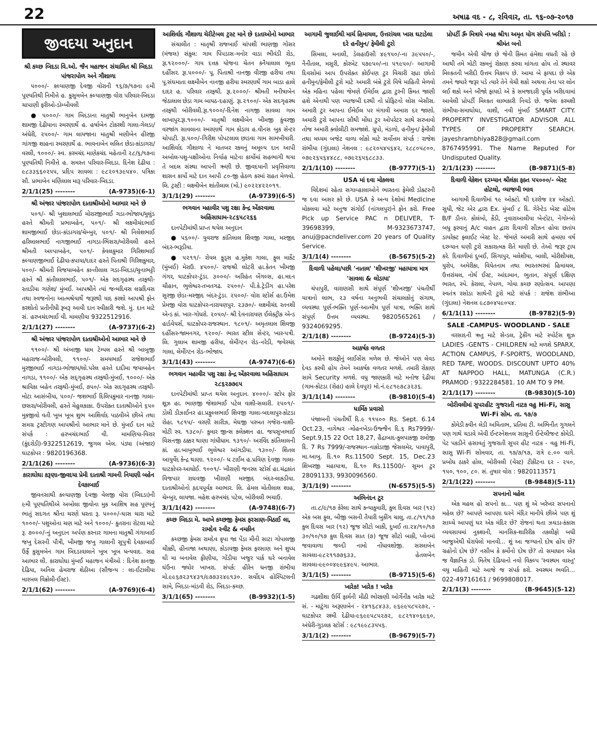22 અષાઢ વદ - ૮, રવિવાર, તા. ૧૬-૦૭-૨૦૧૭
જીવદયા અનુદાન
શ્રી કચ્છ બિદડા વિ.ઓ. જૈન મહાજન સંચાલિત શ્રી બિદડા પાંજરાપોળ અને ગૌશાળા
૫૦૦૦/- કલ્યાણજી દેવજી વોરાની ૧૬/૭/૧૭ના ૯મી પૂણ્યતિથી નિમીત્તે હ. કુસુમબેન કલ્યાણજી વોરા પરિવાર-બિદડા ચાપાણી ફરીઓ-ડોમ્બીવલી
● ૫૦૦૦/- ગામ બિદડાના માતુશ્રી ભાનુબેન દામજી શામજી દેઢીયાના સ્મરણાર્થે હ. હર્ષાબેન ટોકરશી ગાલા-ગેલડા/અંધેરી, ૨૫૦૦/- ગામ લાયજાના માતુશ્રી મણીબેન હીરજી ગાંગજી શાહના સ્મરણાર્થે હ. ભાવનાબેન લલિત છેડા-કાંડાગરા/વરલી, ૧૦૦૦/- સ્વ. કરમચંદ માણેકચંદ મહેતાની ૨૮/૬/૧૭ના પૂણ્યતિથી નિમીત્તે હ. સમસ્ત પરિવાર-બિદડા. દિનેશ દેઢીયા : ૯૮૩૩૬૬૦૨૫૫, પ્રદિપ સાવલા : ૯૮૨૦૧૩૯૫૪૦. પત્રિકા સૌ. પ્રભાબેન મણિલાલ મારૂ પરિવાર-બિદડા.
2/1/1(25) -------- (A-9735)(6-1)
શ્રી અંજાર પાંજરાપોળ દાતાશ્રીઓનો આભાર માને છે
૫૦૧/- શ્રી ખુશાલભાઈ મોરારજીભાઈ ગડા-ભોજાય/મુલુંડ હસ્તે શ્રીમતી પ્રભાબહેન, ૫૦૧/- શ્રી લક્ષ્મીચંદભાઈ શામજીભાઈ છેડા-કાંડાગરા/ચેમ્બુર, ૫૦૧/- શ્રી નિલેશભાઈ હરિલાલભાઈ નાગજીભાઈ નાગડા-ભિંસરા/બોરીવલી હસ્તે શ્રીમતી અલ્પાબહેન, ૫૦૧/- કેવલકુમાર ગિરિશભાઈ કલ્યાણજીભાઈ દેઢીયા-કપાયા/દાદર હસ્તે પિતાશ્રી ગિરિશકુમાર, ૫૦૦/- શ્રીમતી વિજયાબહેન કાન્તીલાલ ગડા-બિદડા/ચુનાભટ્ટી હસ્તે શ્રી કાંતીલાલભાઈ, ૫૦૧/- એક સદગૃહસ્થ તરફથી-રતાડીયા ગણેશ/ મુંબઈ. આપશ્રીને ત્યાં જન્મદિવસ લગ્નદિવસ તથા સ્વજનોના આત્મશ્રેયાર્થે જરૂરથી યાદ કરશો આપશ્રી ફોન કરશોતો પ્રતીનીધી રૂબરૂ આવી દાન સ્વીકારી જશે. મું. દાન માટે સં. હરખચંદભાઈ વી. મામણીયા 9322512916.
2/1/1(27) -------- (A-9737)(6-2)
શ્રી અંજાર પાંજરાપોળ દાતાશ્રીઓનો આભાર માને છે
૧૧૦૦/- શ્રી અંબાજી ધામ ટેમ્પલ હસ્તે શ્રી બાબુજી મહારાજ-બોરીવલી, ૧૧૦૦/- સમયભાઈ રાજેશભાઈ મુરજીભાઈ નાગડા-ભોજાય/લો.પરેલ હસ્તે દાદીમા જયાબહેન નાગડા, ૧૧૦૦/- એક સદ્‌ગૃહસ્થ તરફથી-મુંબઈ, ૧૦૦૦/- એક શ્રાવિકા બહેન તરફથી-મુંબઈ, ૭૫૦/- એક સદગૃહસ્થ તરફથી-મોટા આસંબીયા, ૫૦૦/- જશભાઈ દિલિપકુમાર નાનજી ગાલા-છસરા/બોરીવલી, હસ્તે મેહુલકાકા. ઉપરોક્ત દાતાશ્રીઓને ૬૫૦ મુકજીવો વતી ખૂબ ખૂબ શુભ આશિર્વાદ પાઠવીએ છીએ તથા સમગ્ર ટ્રસ્ટીગણ આપશ્રીનો આભાર માને છે. મુંબઈ દાન માટે સંપર્ક : હરખચંદભાઈ વી. મામણિયા-વિરાર (કુંદરોડી)-9322512619, જુગલ એલ. પંડ્યા (અંજાર) ઘાટકોપર : 9820196368.
2/1/1(26) -------- (A-9736)(6-3)
કારાઘોઘા કરૂણા-જીવદયા પ્રેમી દાતાશ્રી ગામની નિયાણી બહેન દેવકાબાઈ
જીવનસાથી કલ્યાણજી દેવજી વેલજી વોરા (બિદડા)ની ૯મી પૂણ્યતિથીએ અબોલા જીવોના મુક આશિષ સહ પૂણ્યનું ભાતું સદગત શ્રીના ચરણે ધરતા રૂ. ૫૦૦૦/-ઘાસ ચારા માટે ૧૦૦૦/- પશુઓના ચણ માટે અને ૧૦૦૦/- કુતરાના રોટલા માટે રૂ. ૭૦૦૦/-નું અનુદાન અર્પણ કરનાર ગામના માતુશ્રી ગંગાબાઈ જખુ દેસરની પૌત્રી, ખીમજી જખુ ગાલાની સુપુત્રી દેવકાબાઈ ઉર્ફે કુસુમબેન ગામ બિદડાવાલાને ખૂબ ખૂબ ધન્યવાદ. સહ આભાર લી. કારાઘોઘા મુંબઈ મહાજન મંત્રીઓ : દિનેશ કાનજી દેઢિયા, અનિલ હેમરાજ શેઠીઆ (સૌજન્ય : લા-ઈટાલીયા મારબલ વિક્રોલી-ઈસ્ટ).
2/1/1(62) -------- (A-9769)(6-4)
આશિર્વાદ ગૌશાળા ચેરીટેબલ ટ્રસ્ટ માને છે દાતાઓનો આભાર
સંચાલીત : માતૃશ્રી રાજબાઈ ચાંપશી ભાણજી ગોસર (મંજલ) સંકુલ: ગામ પિંપડાસ-મનોર વાડા ભીવંડી રોડ, રૂા.૧૨૦૦૦/- ગાય દત્તક યોજના ચેતન કનૈયાલાલ ભૂતા દર્હીસર. રૂા.૫૦૦૦/- પૂ. પિતાશ્રી નાનજી વીરજી હરીયા તથા પૂ.સંઘમાતા લક્ષ્મીબેન નાનજી હરીયા સ્મરણાર્થે ગામ બાડા હાલે દાદર હ. પરિવાર તરફથી. રૂા.૨૦૦૦/- શ્રીમતી મનીષાબેન જેઠાલાલ છેડા ગામ બાયઠ-દહાણું. રૂા.૨૧૦૦/- એક સદગૃહસ્થ તરફથી બોરીવલી.રૂા.૧૦૦૦/-દિનેશ નાગજી સાવલા ગામ લાખાપુર.રૂા.૧૦૦૦/- માતૃશ્રી લક્ષ્મીબેન ખીમજી કુંવરજી વરજાંગ સાવલાના સ્મરણાર્થે ગામ કોડાય હ.વીનસ બુક સેન્ટર ચોપાટી. રૂા.૫૦૦/-ગિરીશ પોપટલાલ છાડવા ગામ સામખીયારી. આશિર્વાદ ગૌશાળા ને માતબર રકમનું અમૂલ્ય દાન આપી અબોલ-પશુ-પક્ષીઓના નિર્વાહ માટેના કાર્યોમાં સહભાગી થયા તે બદલ સંસ્થા આપની ઋણી છે. જીવદયાની પ્રવૃત્તિવાળા શાસન કાર્યો માટે દાન આપી ૮૦-જી હેઠળ કરમાં રાહત મેળવો. લિ. ટ્રસ્ટી : લક્ષ્મીબેન શાંતીલાલ (મો.) ૯૦૨૨૪૨૨૦૧૧.
3/1/1(29) -------- (A-9739)(6-5)
ભગવાન મહાવીર પશુ રક્ષા કેન્દ્ર એંકરવાલા અહિંસાધામ-૨૮૬૫૮૨૬૬
દાનપેટીમાંથી પ્રાપ્ત થયેલ અનુદાન
● ૫૬૦૦/- યુવરાજ કાંતિલાલ શિવજી ગાલા, મસ્જીદ બંદર-ભરૂડીયા.
● ૫૨૧૧/- રોયલ ફુડ્સ હ.મુકેશ ગાલા, ફુલ માર્કેટ (મુંબઈ) મેરાઉ. ૪૫૦૦/- રાજશ્રી લોટરી હા.કેતન ખીમજી ગંગર, ઘાટકોપર-ટુંડા. ૩૦૦૦/- અરિહંત બેંગલ્સ, હા.મદન ચૌહાન, ભુલેશ્વર-તખતગઢ. ૨૫૦૦/- પી.કે.ટ્રેડીંગ હા.પરેશ સુરજી છેડા-મસ્જીદ બંદર-ટુંડા. ૨૫૦૦/- વોરા સ્ટોર્સ હા.ઉમેશ પ્રેમજી વોરા ઘાટકોપર-નારાયણપુર. ૨૩૭૦/- લક્ષ્મીચંદ રતનશી એન્ડ કાં. ખાર-ગોધરો. ૨૦૫૦/- શ્રી દેવનારાયણ ઈલેક્ટ્રીક એન્ડ હાર્ડવેયર્સ, ઘાટકોપર-રાજસ્થાન. ૧૮૦૧/- અમૃતલાલ શિવજી દર્હીસર-જામનગર, ૧૨૦૦/- ભારત સ્ટીલ સેન્ટર, ખાર-પત્રી. લિ. ગુલાબ શામજી હરીયા, લેમીંગ્ટન રોડ-નરેડી, જવેરચંદ ગાલા, લેમીંગ્ટન રોડ-ભોજાય.
3/1/1(43) -------- (A-9747)(6-6)
ભગવાન મહાવીર પશુ રક્ષા કેન્દ્ર એંકરવાલા અહિંસાધામ ૨૮૬૨૭૭૯૫
દાનપેટીમાંથી પ્રાપ્ત થયેલ અનુદાન. ૪૦૦૦/- સ્ટોપ ફોર શૂઝ હા. ભાણજી જેશાભાઈ પટેલ વાશી-સલારી. ૨૫૦૧/- ડોલી ડીઝાઈનર હા.પ્રફુલ્લભાઈ શિવજી ગાલા-બદલાપુર-કોટડા રોહા. ૧૮૧૫/- વરણી સારીઝ, મેઘજી પરબત ગજેરા-વાશી-મોટી રવ. ૧૩૮૦/- કુમાર જીન્સ કલેક્શન હા. જયસુખભાઈ વિસનજી ઠક્કર થાણા ગાંધીધામ. ૧૩૧૦/- અરવિંદ કાંતિલાલની કાં. હા.બાબુભાઈ ભુલેશ્વર આંગડીયા. ૧૩૦૦/- શિતલ આયુર્વેદ કેન્દ્ર થાણા. ૧૨૦૦/- ધ ટાઈમ હ.પ્રવિણ દેવજી ગાલા-ઘાટકોપર-આધોઈ. ૧૦૦૧/- ખીરાણી જનરલ સ્ટોર્સ હા.ચંદ્રકાંત વિજપાર રાઘવજી ખીરાણી મસ્જીદ બંદર-લાકડીયા. દાતાશ્રીઓનો હૃદયપૂર્વક આભાર. લિ. હેમલ મોતીલાલ શાહ, ચેમ્બુર, લાયજા. મહેશ હરખચંદ પટેલ, બોરીવલી ભચાઉ.
3/1/1(42) -------- (A-9748)(6-7)
કચ્છ બિદડા મે. આખે કચ્છજી ફેમસ ફરસાણ-મિઠાઈ લા, રામદેવ સ્વીટ & નમકીન
કચ્છજી ફેમસ રામદેવ કૃપા જા પેંડા મીની સાટા ગોપાલજી ચીક્કી, હીનાજા અથાણા, કોડાયજી ફેમસ ફરસાણ અને શુધ્ધ ઘી મા બનાવેલ ફીણીયા, ગોંડીયા ખજુર પાર્ક ઘરે બનાવેલ ઘંઉના જ્યોર ખાખરા. સંપર્ક: હીરેન ધનજી રાંભીયા મો.૯૯૬૭૨૩૧૪૩૧/૯૭૭૩૨૪૯૧૩૦. સર્વોદય હોસ્પિટલની સામે, બિદડા-માંડવી રોડ, બિદડા-કચ્છ.
3/1/1(65) -------- (B-9932)(1-5)
આગામી જુલાઈથી માર્ચ હિમાચલ, ઉત્તરાંચલ ખાસ ઘટાડેલા દરે હનીમુન/ ફેમીલી ટુરો
સિમલા, મનાલી, ડેલહાઉસી ૪૯૧૫૦/-ના ૩૯૫૫૦/-, નૈનીતાલ, મસુરી, કોરબેટ ૫૭૯૫૦/-ના ૫૧૯૫૦/- આગામી દિવસોમાં આપ ઉપરોક્ત કોઈપણ ટુર વિચારી રહ્યા છોતો હનીમુન/ફેમીલી ટુરો માટે અમારી બંન્ને ટુરો વિષે માહિતી મેળવો એક મહિના પહેલા જેમણે ઈમેઈલ દ્વારા ટુરની કિંમત જાણી હશે એનાથી પણ વ્યાજબી દરથી નો પ્રોફિટનો લોસ બેસીસ. અમારી ટુર આપના ઈમેઈલ પર મંગાવી અમારા દર જાણો. અમારી ટુરો આપના સૌથી મોંઘા ટુર ઓપરેટર સાથે સરખાવો તોજ અમારી ક્વોલીટી સમજાશે. ગ્રુપો, મંડળો, હનીમુન/ ફેમીલી તથા મધ્યમ બજેટ વાળા લોકો માટે સર્વોત્તમ સંપર્ક : રાજેશ રાંભીયા (ગુંદાલા) નેશનલ : ૯૮૨૦૫૪૫૬૪૨, ૨૮૮૦૫૮૦૦, ૦૭૯૨૬૫૬૪૪૮૮, ૦૭૯૨૬૫૬૮૮૩૩.
2/1/1(10) -------- (B-9777)(5-1)
USA માં દવા મોકલવા
વિદેશમાં રહેતા સગાવ્હાલાઓને ભારતના ફેમેલી ડોક્ટરની જ દવા અસર કરે છે. USA કે અન્ય દેશોમાં Medicine મોકલવા માટે અનુજ સંગોઈ (નાંગલપુર)ને ફોન કરો. Free Pick up Service PAC n DELIVER, T-39698399, M-9323673747, anuj@pacndeliver.com 20 years of Quality Service.
3/1/1(4) -------- (B-5675)(5-2)
દિવાળી પહેલા/પછી 'નાતાલ' 'શીખરજી' મહાયાત્રા માત્ર 'સાવલા & લોડાયા'
ચંપાપુરી, વારાણસી સાથે સંપૂર્ણ 'શીખરજી' પંચતીર્થી યાત્રાનો લાભ, ૨૩ વર્ષના અનુભવી સંચાલકોનું સંગાથ, વ્યવસ્થા પૂર્ણ-ભક્તિ પૂર્ણ-આત્મીય પૂર્ણ યાત્રા, ભક્તિ સાથે સંપૂર્ણ ઉત્તમ વ્યવસ્થા. 9820565261 / 9324069295.
2/1/1(8) -------- (B-9724)(5-3)
આકર્ષક વળતર
અમોને શરાફીનું લાઈસેંસ મળેલ છે. જેઓને પણ લેવડ દેવડ કરવી હોય તેમને આકર્ષક વળતર મળશે. તમારી રોકાણ સામે Security મળશે. વધુ જાણકારી માટે મનોજ દેઢીયા (ગામ-કોટડા (રોહા) હાલે દેવપુર) મો.નં.૯૮૧૯૭૮૩૨૩૬.
3/1/1(14) -------- (B-9810)(5-4)
ધાર્મિક પ્રવાસો
પંજાબની પંચતીર્થી દિ.૯ ૧૧૫૦૦ Rs. Sept. 6.14 Oct.23, નાગેશ્વર -મોહનખેડા-ઉજ્જૈન દિ.૬ Rs7999/- Sept.9,15 22 Oct 18,27, હૈદ્રાબાદ-કુલપાકજી રામોજી દિ. 7 Rs 7999/-રાજસ્થાન-નાકોડાજી જેસલમેર, પાવાપુરી, મા.આબુ. દિ.૧૦ Rs.11500 Sept. 15, Dec.23 શિખરજી મહાયાત્રા, દિ.૧૦ Rs.11500/- સુમન ટુર 28091133, 9930096560.
3/1/1(9) -------- (N-6575)(5-5)
અભિનંદન ટુર
તા.૮/૯/૧૭ કેરેલા સાથે કન્યાકુમારી, કુલ દિવસ બાર (૧૨) એક બસ ફુલ, બીજી બસની તૈયારી બુકીંગ ચાલુ, તા.૮/૧૧/૧૭ કુલ દિવસ બાર (૧૨) જૂજ સીટો બાકી, દુબઈ તા.૨૪/૧૦/૧૭ ૩૦/૧૦/૧૭ કુલ દિવસ સાત (૭) જૂજ સીટો બાકી, પ્લેનમાં જવાવાળા જલ્દી નામો નોંધાવશોજી. સરલાબેન સાવલા-૯૮૨૧૧૭૭૬૩૩, હેતલબેન સાવલા-૯૯૦૦૪૯૯૬૪૯૫. આભાર.
3/1/1(5) -------- (B-9715)(5-6)
ખારેક! ખારેક ! ખારેક
ગઢશીશા ઉર્વિ ફાર્મની મીઠી ભોરકણી ઓર્ગેનીક ખારેક માટે સં. - માટુંગા અરૂણાબેન - ૨૪૧૬૮૪૩૩, ૯૬૯૯૫૮૫૨૭૨, - ઘાટકોપર રશ્મી દેઢીયા-૯૬૯૯૫૮૫૨૭૨, ૯૮૨૧૪૦૬૯૬૦, અંધેરી-ગુડલક સ્ટોર્સ : ૯૮૧૯૯૮૩૫૫૬.
3/1/1(2) -------- (B-9679)(5-7)
પ્રોપર્ટી ૐ મિત્રાયે નમહ શ્રી૧ા અમૃત યોગ સંપત્તિ ખરીદો : શ્રીમંત બનો
જમીન એવી ચીજ છે જેની કિંમત હંમેશા વધતી રહે છે આથી તમે મોટી રકમનું રોકાણ કરવા માંગતા હોય તો સ્થાવર મિલ્કતની ખરીદી ઉત્તમ વિકલ્પ છે. આમા બે ફાયદા છે એક તમને જ્યારે જરૂર પડે ત્યારે તેને વેચી શકો અથવા તેના પર લોન લઈ શકો અને બીજો ફાયદો એ કે સમજદારી પૂર્વક ખરીદવામાં આવેલી પ્રોપર્ટી મિલ્કત લાભકારી નિવડે છે. જયેશ કરમશી રાંભીયા-સમાઘોઘા, વાશી, નવી મુંબઈ SMART CITY. PROPERTY INVESTIGATOR ADVISOR ALL TYPES OF PROPERTY SEARCH. jayeshrambhiya828@gmail.com 8767495991. The Name Reputed For Undisputed Quality.
2/1/1(23) -------- (B-9871)(5-8)
દિવાળી વેકેશન દરમ્યાન શ્રીલંકા ફક્ત ૫૫૦૦૦/- બેસ્ટ હોટલો, વ્યાજબી ભાવ
આગામી દિવાળીમાં ૧૯ ઓક્ટો. થી દરરોજ ૨૪ ઓક્ટો. સુધી, જેટ એર દ્વારા Ex. મુંબઈ ૮ દિ. ગેરેન્ટેડ બેસ્ટ હોટેલ B/F ડીનર. કોલંબો, કેંડી, નુવારાઆલીયા બેન્ટોટા, નેગોમ્બો બધુ ફરવાનું A/c વાહન દ્વારા દિવાળી સીઝન હોવા છતાંય ડાયરેક્ટ ફ્લાઈટ બેસ્ટ રેટ. જેમણે અમારી સાથે હમણા વર્ષ દરમ્યાન ઘણી ટુરો સકારાત્મક રીતે માણી છે. તેઓ જરૂર ટ્રાય કરે. દિવાળીમાં દુબઈ, સિંગાપુર, મલેશીયા, બાલી, મોરીશીયશ, યુરોપ, અમેરીકા, વિયેતનામ તથા ભારતભરમાં હિમાચલ, ઉત્તરાંચલ, નોર્થ ઈસ્ટ, આંદામાન, ભુતાન, સંપૂર્ણ દક્ષિણ ભારત, સ્પે. કેરાલા, નેપાળ, ગોવા કચ્છ રણોત્સવ. આપણા સ્વતંત્ર રસોડા સાથેની ટુરો માટે સંપર્ક : રાજેશ રાંભીઆ (ગુંદાલા) નેશનલ ૯૮૭૦૪૫૯૦૫૪.
6/1/1(11) -------- (B-9782)(5-9)
SALE -CAMPUS- WOODLAND - SALE
વરસાદની ઋતુ માટે સેન્ડલ, ટ્રેકીંગ માટે સ્પોર્ટસ શુઝ LADIES -GENTS - CHILDREN માટે મળશે SPARX, ACTION CAMPUS, F-SPORTS, WOODLAND, RED TAPE, WOODS. DISCOUNT UPTO 40% AT NAPPOO HALL, MATUNGA (C.R.) PRAMOD : 9322284581. 10 AM TO 9 PM.
2/1/1(17) -------- (B-9830)(5-10)
બોરીવલીમાં સુપરહીટ ગુજરાતી નાટક વહુ Hi-Fi, સાસુ Wi-Fi સોમ. તા. ૧૭/૭
કોમેડી કવીન લેડી અમિતાભ, પ્રતિમા ટી. અભિનીત ગુગલને પણ ગાથે ચડાવે એવી ઈન્ટરનેશનલ સાસુની ઈન્ટેલીજન્ટ કોમેડી. પેટ પકડીને હસાવતું ગુજરાતી સુપર હીટ નાટક - વહુ Hi-Fi, સાસુ Wi-Fi સોમવાર, તા. ૧૭/૭/૧૭, રાત્રે ૯.૦૦ વાગે. પ્રબોધ ઠાકરે હોલ, બોરીવલી (વેસ્ટ) ટીકીટના દર - ૨૫૦, ૧૫૦, ૧૦૦, ૮૦. સં. તુષાર વોરા : 9820113571
2/1/1(22) -------- (B-9848)(5-11)
સપનાનો મહેલ
એક મહલ હો સપનો કા... પણ શું એ ખરેખર સપનાનો મહેલ છે? આપણે આપણા ઘરને મંદિર માનીયે છીએ પણ શું સાચ્ચે આપણું ઘર એક મંદિર છે? રોજનાં થતા ઝઘડા-કંકાસ વ્યવસાયમાં નુકશાની, માનસિક-શારિરીક તકલીફો બધી બાજુએથી ઘેરાયેલો માનવી... શું આ જગ્યાનો દોષ હોય છે? ગ્રહોનો દોષ છે? નસીબ કે કર્મોનો દોષ છે? તો સમાધાન એક જ વૈજ્ઞાનિક ડો. મિતેષ દેઢિયાનો નવો વિકલ્પ 'સ્વસ્થમ વાસ્તુ' વધુ માહિતી માટે આજે જ સંપર્ક કરો. સ્વસ્થમ ભવતિ... 022-49716161 / 9699808017.
2/1/1(3) -------- (B-9645)(5-12)